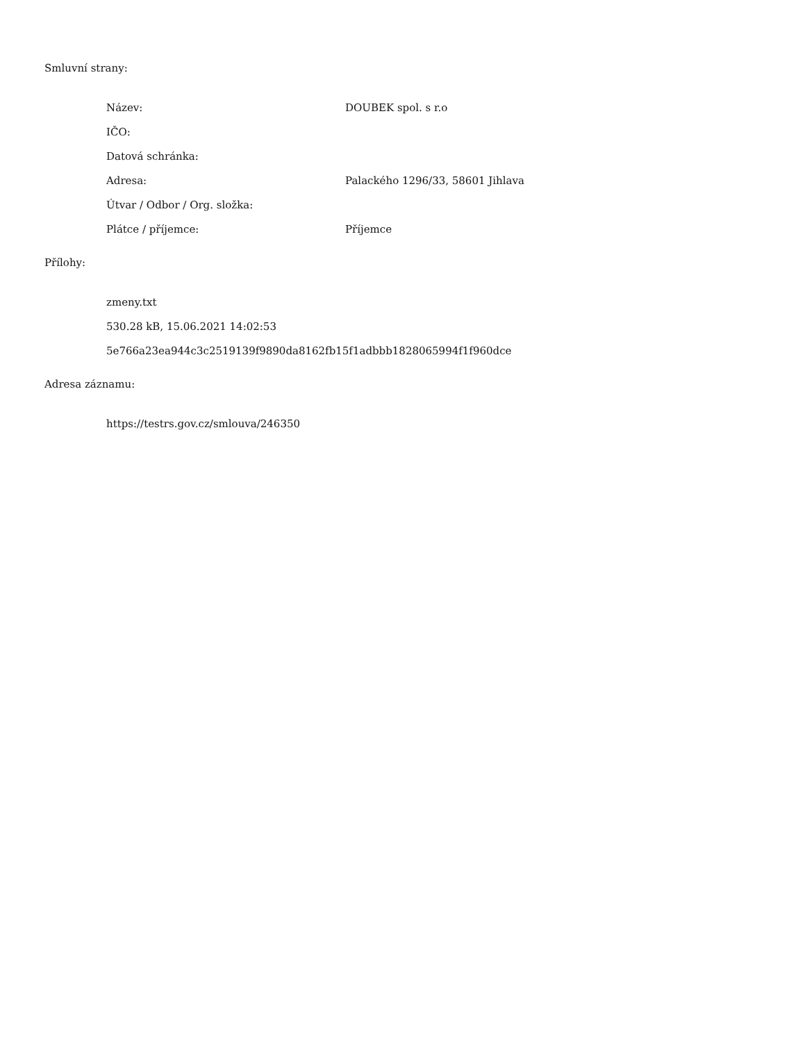Smluvní strany:
Název: DOUBEK spol. s r.o
IČO:
Datová schránka:
Adresa: Palackého 1296/33, 58601 Jihlava
Útvar / Odbor / Org. složka:
Plátce / příjemce: Příjemce
Přílohy:
zmeny.txt
530.28 kB, 15.06.2021 14:02:53
5e766a23ea944c3c2519139f9890da8162fb15f1adbbb1828065994f1f960dce
Adresa záznamu:
https://testrs.gov.cz/smlouva/246350